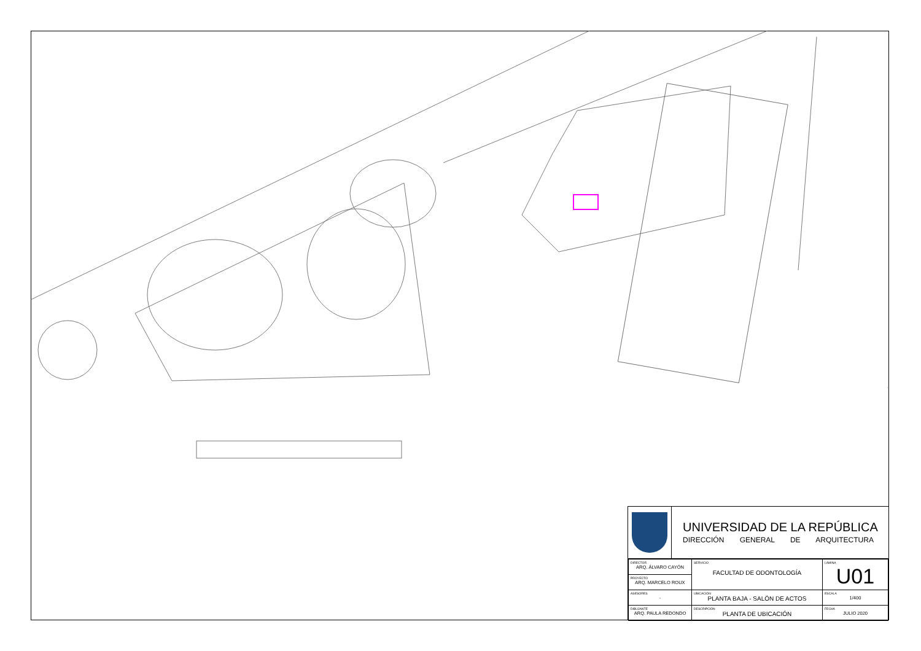UNIVERSIDAD DE LA REPÚBLICA
DIRECCIÓN GENERAL DE ARQUITECTURA
| DIRECTOR ARQ. ÁLVARO CAYÓN | SERVICIO FACULTAD DE ODONTOLOGÍA | LÁMINA U01 |
| PROYECTO ARQ. MARCELO ROUX | | |
| ASESORES - | UBICACIÓN PLANTA BAJA - SALÓN DE ACTOS | ESCALA 1/400 |
| DIBUJANTE ARQ. PAULA REDONDO | DESCRIPCIÓN PLANTA DE UBICACIÓN | FECHA JULIO 2020 |